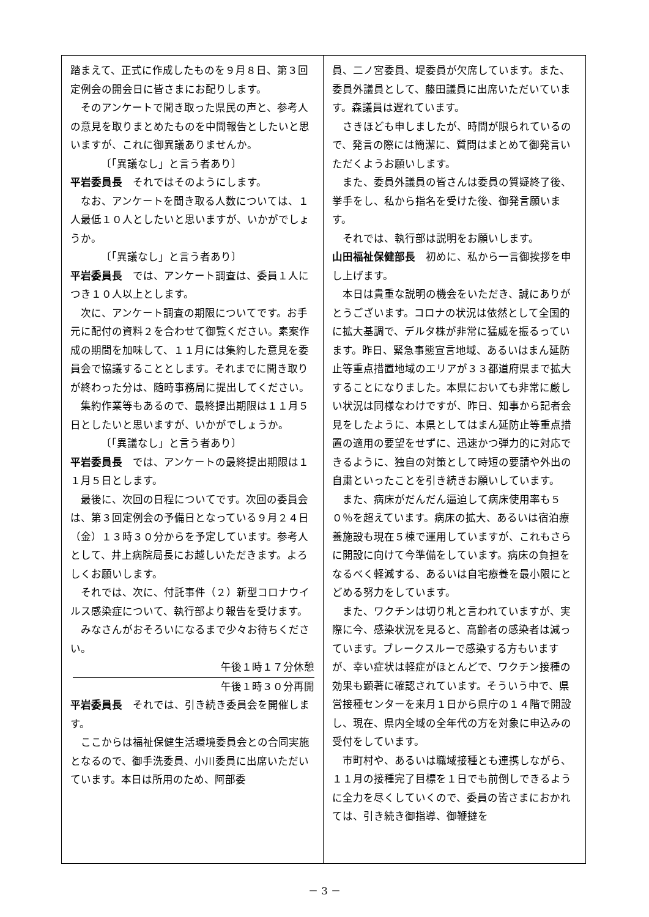踏まえて、正式に作成したものを９月８日、第３回定例会の開会日に皆さまにお配りします。
そのアンケートで聞き取った県民の声と、参考人の意見を取りまとめたものを中間報告としたいと思いますが、これに御異議ありませんか。
〔「異議なし」と言う者あり〕
平岩委員長　それではそのようにします。
なお、アンケートを聞き取る人数については、１人最低１０人としたいと思いますが、いかがでしょうか。
〔「異議なし」と言う者あり〕
平岩委員長　では、アンケート調査は、委員１人につき１０人以上とします。
次に、アンケート調査の期限についてです。お手元に配付の資料２を合わせて御覧ください。素案作成の期間を加味して、１１月には集約した意見を委員会で協議することとします。それまでに聞き取りが終わった分は、随時事務局に提出してください。
集約作業等もあるので、最終提出期限は１１月５日としたいと思いますが、いかがでしょうか。
〔「異議なし」と言う者あり〕
平岩委員長　では、アンケートの最終提出期限は１１月５日とします。
最後に、次回の日程についてです。次回の委員会は、第３回定例会の予備日となっている９月２４日（金）１３時３０分からを予定しています。参考人として、井上病院局長にお越しいただきます。よろしくお願いします。
それでは、次に、付託事件（２）新型コロナウイルス感染症について、執行部より報告を受けます。
みなさんがおそろいになるまで少々お待ちください。
午後１時１７分休憩
午後１時３０分再開
平岩委員長　それでは、引き続き委員会を開催します。
ここからは福祉保健生活環境委員会との合同実施となるので、御手洗委員、小川委員に出席いただいています。本日は所用のため、阿部委
員、二ノ宮委員、堤委員が欠席しています。また、委員外議員として、藤田議員に出席いただいています。森議員は遅れています。
さきほども申しましたが、時間が限られているので、発言の際には簡潔に、質問はまとめて御発言いただくようお願いします。
また、委員外議員の皆さんは委員の質疑終了後、挙手をし、私から指名を受けた後、御発言願います。
それでは、執行部は説明をお願いします。
山田福祉保健部長　初めに、私から一言御挨拶を申し上げます。
本日は貴重な説明の機会をいただき、誠にありがとうございます。コロナの状況は依然として全国的に拡大基調で、デルタ株が非常に猛威を振るっています。昨日、緊急事態宣言地域、あるいはまん延防止等重点措置地域のエリアが３３都道府県まで拡大することになりました。本県においても非常に厳しい状況は同様なわけですが、昨日、知事から記者会見をしたように、本県としてはまん延防止等重点措置の適用の要望をせずに、迅速かつ弾力的に対応できるように、独自の対策として時短の要請や外出の自粛といったことを引き続きお願いしています。
また、病床がだんだん逼迫して病床使用率も５０％を超えています。病床の拡大、あるいは宿泊療養施設も現在５棟で運用していますが、これもさらに開設に向けて今準備をしています。病床の負担をなるべく軽減する、あるいは自宅療養を最小限にとどめる努力をしています。
また、ワクチンは切り札と言われていますが、実際に今、感染状況を見ると、高齢者の感染者は減っています。ブレークスルーで感染する方もいますが、幸い症状は軽症がほとんどで、ワクチン接種の効果も顕著に確認されています。そういう中で、県営接種センターを来月１日から県庁の１４階で開設し、現在、県内全域の全年代の方を対象に申込みの受付をしています。
市町村や、あるいは職域接種とも連携しながら、１１月の接種完了目標を１日でも前倒しできるように全力を尽くしていくので、委員の皆さまにおかれては、引き続き御指導、御鞭撻を
－ 3 －